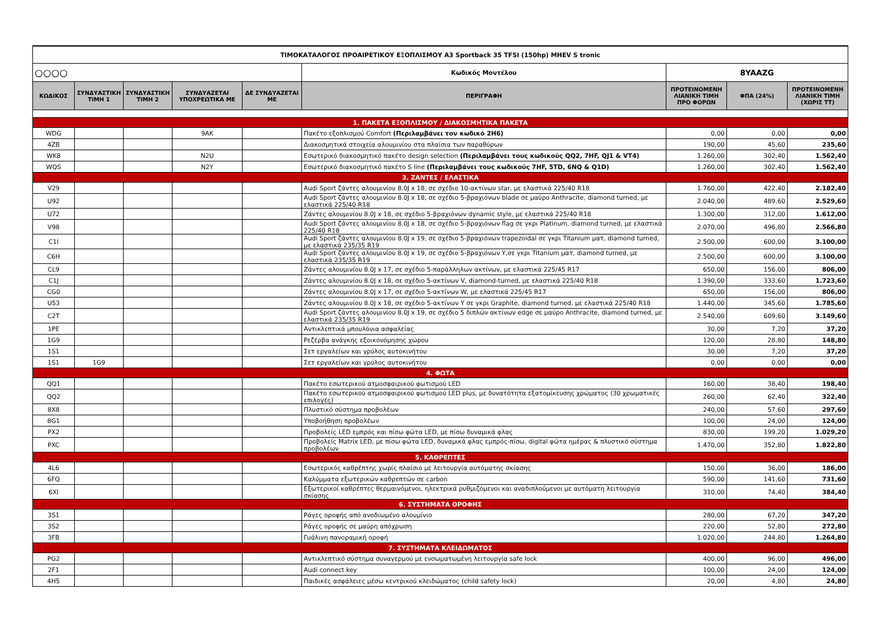| ΤΙΜΟΚΑΤΑΛΟΓΟΣ ΠΡΟΑΙΡΕΤΙΚΟΥ ΕΞΟΠΛΙΣΜΟΥ A3 Sportback 35 TFSI (150hp) MHEV S tronic | | | | | | | | |
| ○○○○ | | | | | Κωδικός Μοντέλου | 8YAAZG | | |
| ΚΩΔΙΚΟΣ | ΣΥΝΔΥΑΣΤΙΚΗ ΤΙΜΗ 1 | ΣΥΝΔΥΑΣΤΙΚΗ ΤΙΜΗ 2 | ΣΥΝΔΥΑΖΕΤΑΙ ΥΠΟΧΡΕΩΤΙΚΑ ΜΕ | ΔΕ ΣΥΝΔΥΑΖΕΤΑΙ ΜΕ | ΠΕΡΙΓΡΑΦΗ | ΠΡΟΤΕΙΝΟΜΕΝΗ ΛΙΑΝΙΚΗ ΤΙΜΗ ΠΡΟ ΦΟΡΩΝ | ΦΠΑ (24%) | ΠΡΟΤΕΙΝΟΜΕΝΗ ΛΙΑΝΙΚΗ ΤΙΜΗ (ΧΩΡΙΣ ΤΤ) |
| 1. ΠΑΚΕΤΑ ΕΞΟΠΛΙΣΜΟΥ / ΔΙΑΚΟΣΜΗΤΙΚΑ ΠΑΚΕΤΑ | | | | | | | | |
| WDG | | | 9AK | | Πακέτο εξοπλισμού Comfort (Περιλαμβάνει τον κωδικό 2H6) | 0,00 | 0,00 | 0,00 |
| 4ZB | | | | | Διακοσμητικά στοιχεία αλουμινίου στα πλαίσια των παραθύρων | 190,00 | 45,60 | 235,60 |
| WK8 | | | N2U | | Εσωτερικό διακοσμητικό πακέτο design selection (Περιλαμβάνει τους κωδικούς QQ2, 7HF, QJ1 & VT4) | 1.260,00 | 302,40 | 1.562,40 |
| WQS | | | N2Y | | Εσωτερικό διακοσμητικό πακέτο S line (Περιλαμβάνει τους κωδικούς 7HF, 5TD, 6NQ & Q1D) | 1.260,00 | 302,40 | 1.562,40 |
| 3. ΖΑΝΤΕΣ / ΕΛΑΣΤΙΚΑ | | | | | | | | |
| V29 | | | | | Audi Sport ζάντες αλουμινίου 8.0J x 18, σε σχέδιο 10-ακτίνων star, με ελαστικά 225/40 R18 | 1.760,00 | 422,40 | 2.182,40 |
| U92 | | | | | Audi Sport ζάντες αλουμινίου 8.0J x 18, σε σχέδιο 5-βραχιόνων blade σε μαύρο Anthracite, diamond turned, με ελαστικά 225/40 R18 | 2.040,00 | 489,60 | 2.529,60 |
| U72 | | | | | Ζάντες αλουμινίου 8.0J x 18, σε σχέδιο 5-βραχιόνων dynamic style, με ελαστικά 225/40 R18 | 1.300,00 | 312,00 | 1.612,00 |
| V98 | | | | | Audi Sport ζάντες αλουμινίου 8.0J x 18, σε σχέδιο 5-βραχιόνων flag σε γκρι Platinum, diamond turned, με ελαστικά 225/40 R18 | 2.070,00 | 496,80 | 2.566,80 |
| C1I | | | | | Audi Sport ζάντες αλουμινίου 8.0J x 19, σε σχέδιο 5-βραχιόνων trapezoidal σε γκρι Titanium ματ, diamond turned, με ελαστικά 235/35 R19 | 2.500,00 | 600,00 | 3.100,00 |
| C6H | | | | | Audi Sport ζάντες αλουμινίου 8.0J x 19, σε σχέδιο 5-βραχιόνων Y,σε γκρι Titanium ματ, diamond turned, με ελαστικά 235/35 R19 | 2.500,00 | 600,00 | 3.100,00 |
| CL9 | | | | | Ζάντες αλουμινίου 8.0J x 17, σε σχέδιο 5-παράλληλων ακτίνων, με ελαστικά 225/45 R17 | 650,00 | 156,00 | 806,00 |
| C1J | | | | | Ζάντες αλουμινίου 8.0J x 18, σε σχέδιο 5-ακτίνων V, diamond-turned, με ελαστικά 225/40 R18 | 1.390,00 | 333,60 | 1.723,60 |
| CG0 | | | | | Ζάντες αλουμινίου 8.0J x 17, σε σχέδιο 5-ακτίνων W, με ελαστικά 225/45 R17 | 650,00 | 156,00 | 806,00 |
| U53 | | | | | Ζάντες αλουμινίου 8.0J x 18, σε σχέδιο 5-ακτίνων Y σε γκρι Graphite, diamond turned, με ελαστικά 225/40 R18 | 1.440,00 | 345,60 | 1.785,60 |
| C2T | | | | | Audi Sport ζάντες αλουμινίου 8.0J x 19, σε σχέδιο 5 διπλών ακτίνων edge σε μαύρο Anthracite, diamond turned, με ελαστικά 235/35 R19 | 2.540,00 | 609,60 | 3.149,60 |
| 1PE | | | | | Αντικλεπτικά μπουλόνια ασφαλείας | 30,00 | 7,20 | 37,20 |
| 1G9 | | | | | Ρεζέρβα ανάγκης εξοικονόμησης χώρου | 120,00 | 28,80 | 148,80 |
| 1S1 | | | | | Σετ εργαλείων και γρύλος αυτοκινήτου | 30,00 | 7,20 | 37,20 |
| 1S1 | 1G9 | | | | Σετ εργαλείων και γρύλος αυτοκινήτου | 0,00 | 0,00 | 0,00 |
| 4. ΦΩΤΑ | | | | | | | | |
| QQ1 | | | | | Πακέτο εσωτερικού ατμοσφαιρικού φωτισμού LED | 160,00 | 38,40 | 198,40 |
| QQ2 | | | | | Πακέτο εσωτερικού ατμοσφαιρικού φωτισμού LED plus, με δυνατότητα εξατομίκευσης χρώματος (30 χρωματικές επιλογές) | 260,00 | 62,40 | 322,40 |
| 8X8 | | | | | Πλυστικό σύστημα προβολέων | 240,00 | 57,60 | 297,60 |
| 8G1 | | | | | Υποβοήθηση προβολέων | 100,00 | 24,00 | 124,00 |
| PX2 | | | | | Προβολείς LED εμπρός και πίσω φώτα LED, με πίσω δυναμικά φλας | 830,00 | 199,20 | 1.029,20 |
| PXC | | | | | Προβολείς Matrix LED, με πίσω φώτα LED, δυναμικά φλας εμπρός-πίσω, digital φώτα ημέρας & πλυστικό σύστημα προβολέων | 1.470,00 | 352,80 | 1.822,80 |
| 5. ΚΑΘΡΕΠΤΕΣ | | | | | | | | |
| 4L6 | | | | | Εσωτερικός καθρέπτης χωρίς πλαίσιο με λειτουργία αυτόματης σκίασης | 150,00 | 36,00 | 186,00 |
| 6FQ | | | | | Καλύμματα εξωτερικών καθρεπτών σε carbon | 590,00 | 141,60 | 731,60 |
| 6XI | | | | | Εξωτερικοί καθρέπτες θερμαινόμενοι, ηλεκτρικά ρυθμιζόμενοι και αναδιπλούμενοι με αυτόματη λειτουργία σκίασης | 310,00 | 74,40 | 384,40 |
| 6. ΣΥΣΤΗΜΑΤΑ ΟΡΟΦΗΣ | | | | | | | | |
| 3S1 | | | | | Ράγες οροφής από ανοδιωμένο αλουμίνιο | 280,00 | 67,20 | 347,20 |
| 3S2 | | | | | Ράγες οροφής σε μαύρη απόχρωση | 220,00 | 52,80 | 272,80 |
| 3FB | | | | | Γυάλινη πανοραμική οροφή | 1.020,00 | 244,80 | 1.264,80 |
| 7. ΣΥΣΤΗΜΑΤΑ ΚΛΕΙΔΩΜΑΤΟΣ | | | | | | | | |
| PG2 | | | | | Αντικλεπτικό σύστημα συναγερμού με ενσωματωμένη λειτουργία safe lock | 400,00 | 96,00 | 496,00 |
| 2F1 | | | | | Audi connect key | 100,00 | 24,00 | 124,00 |
| 4H5 | | | | | Παιδικές ασφάλειες μέσω κεντρικού κλειδώματος (child safety lock) | 20,00 | 4,80 | 24,80 |